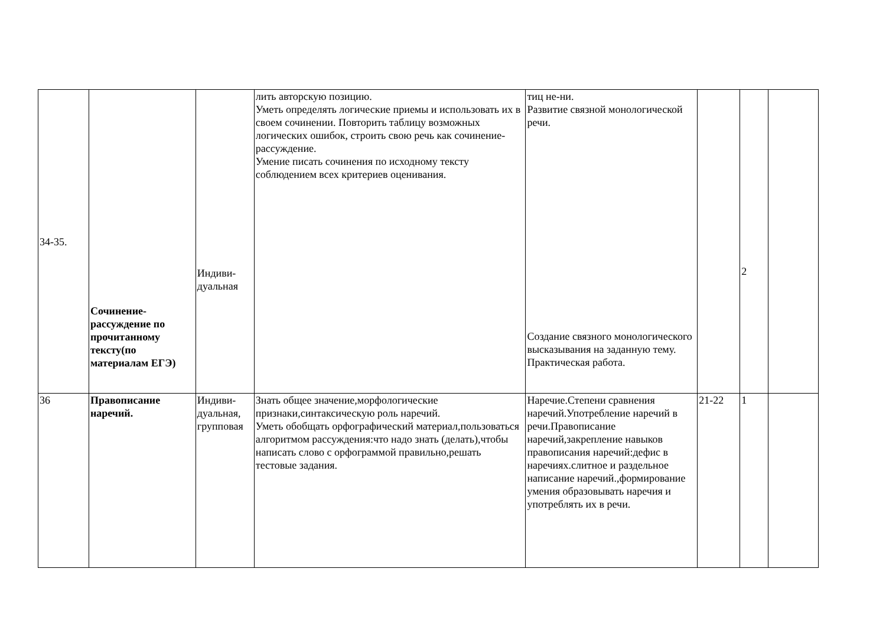| 34-35. | Сочинение-рассуждение по прочитанному тексту(по материалам ЕГЭ) | Индиви- дуальная | лить авторскую позицию. Уметь определять логические приемы и использовать их в своем сочинении. Повторить таблицу возможных логических ошибок, строить свою речь как сочинение-рассуждение. Умение писать сочинения по исходному тексту соблюдением всех критериев оценивания. | тиц не-ни. Развитие связной монологической речи. Создание связного монологического высказывания на заданную тему. Практическая работа. | | 2 | |
| 36 | Правописание наречий. | Индиви- дуальная, групповая | Знать общее значение,морфологические признаки,синтаксическую роль наречий. Уметь обобщать орфографический материал,пользоваться алгоритмом рассуждения:что надо знать (делать),чтобы написать слово с орфограммой правильно,решать тестовые задания. | Наречие.Степени сравнения наречий.Употребление наречий в речи.Правописание наречий,закрепление навыков правописания наречий:дефис в наречиях.слитное и раздельное написание наречий.,формирование умения образовывать наречия и употреблять их в речи. | 21-22 | 1 | |